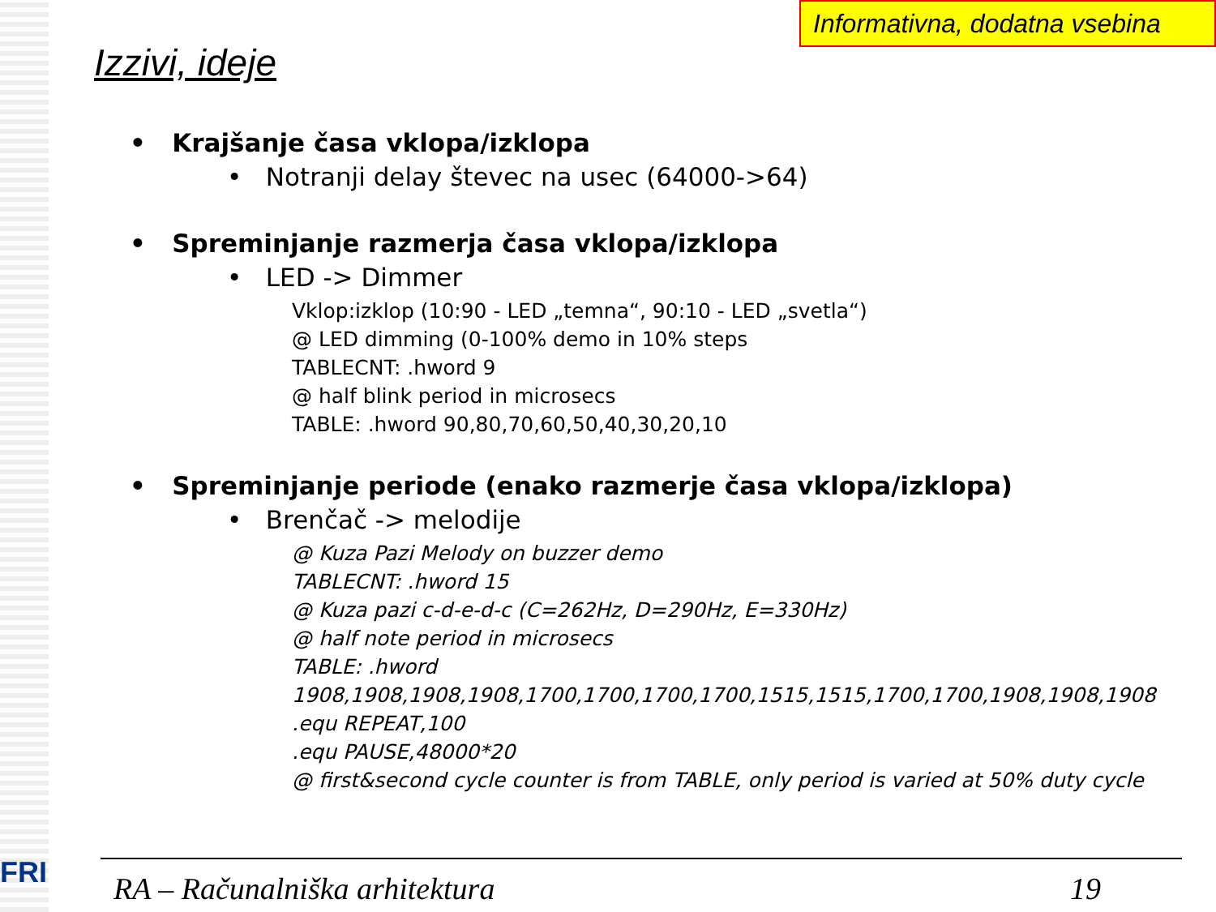FRI
Informativna, dodatna vsebina
Izzivi, ideje
• Krajšanje časa vklopa/izklopa
• Notranji delay števec na usec (64000->64)
• Spreminjanje razmerja časa vklopa/izklopa
• LED -> Dimmer
Vklop:izklop (10:90 - LED „temna“, 90:10 - LED „svetla“)
@ LED dimming (0-100% demo in 10% steps
TABLECNT: .hword 9
@ half blink period in microsecs
TABLE: .hword 90,80,70,60,50,40,30,20,10
• Spreminjanje periode (enako razmerje časa vklopa/izklopa)
• Brenčač -> melodije
@ Kuza Pazi Melody on buzzer demo
TABLECNT: .hword 15
@ Kuza pazi c-d-e-d-c (C=262Hz, D=290Hz, E=330Hz)
@ half note period in microsecs
TABLE: .hword
1908,1908,1908,1908,1700,1700,1700,1700,1515,1515,1700,1700,1908,1908,1908
.equ REPEAT,100
.equ PAUSE,48000*20
@ first&second cycle counter is from TABLE, only period is varied at 50% duty cycle
RA – Računalniška arhitektura 19